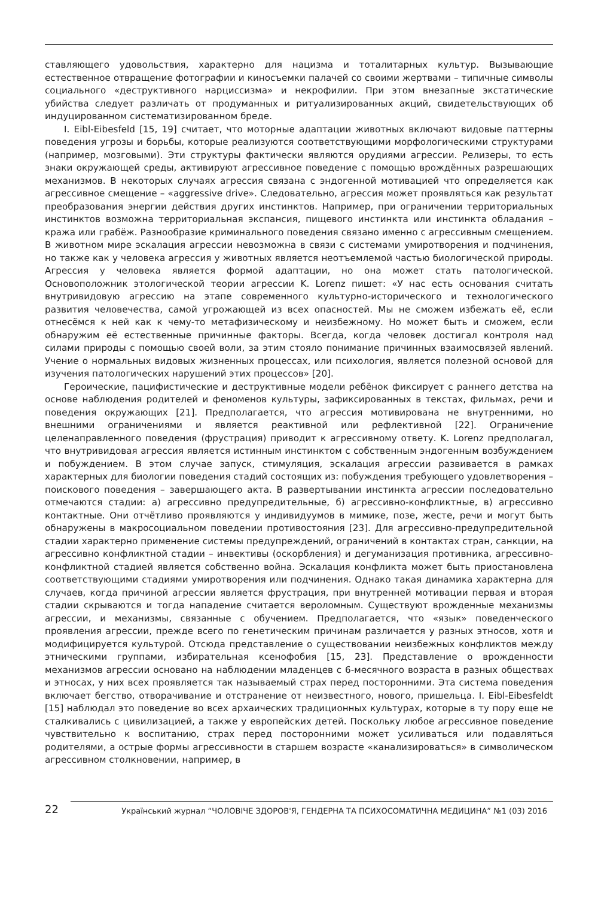ставляющего удовольствия, характерно для нацизма и тоталитарных культур. Вызывающие естественное отвращение фотографии и киносъемки палачей со своими жертвами – типичные символы социального «деструктивного нарциссизма» и некрофилии. При этом внезапные экстатические убийства следует различать от продуманных и ритуализированных акций, свидетельствующих об индуцированном систематизированном бреде.
I. Eibl-Eibesfeld [15, 19] считает, что моторные адаптации животных включают видовые паттерны поведения угрозы и борьбы, которые реализуются соответствующими морфологическими структурами (например, мозговыми). Эти структуры фактически являются орудиями агрессии. Релизеры, то есть знаки окружающей среды, активируют агрессивное поведение с помощью врождённых разрешающих механизмов. В некоторых случаях агрессия связана с эндогенной мотивацией что определяется как агрессивное смещение – «aggressive drive». Следовательно, агрессия может проявляться как результат преобразования энергии действия других инстинктов. Например, при ограничении территориальных инстинктов возможна территориальная экспансия, пищевого инстинкта или инстинкта обладания – кража или грабёж. Разнообразие криминального поведения связано именно с агрессивным смещением. В животном мире эскалация агрессии невозможна в связи с системами умиротворения и подчинения, но также как у человека агрессия у животных является неотъемлемой частью биологической природы. Агрессия у человека является формой адаптации, но она может стать патологической. Основоположник этологической теории агрессии K. Lorenz пишет: «У нас есть основания считать внутривидовую агрессию на этапе современного культурно-исторического и технологического развития человечества, самой угрожающей из всех опасностей. Мы не сможем избежать её, если отнесёмся к ней как к чему-то метафизическому и неизбежному. Но может быть и сможем, если обнаружим её естественные причинные факторы. Всегда, когда человек достигал контроля над силами природы с помощью своей воли, за этим стояло понимание причинных взаимосвязей явлений. Учение о нормальных видовых жизненных процессах, или психология, является полезной основой для изучения патологических нарушений этих процессов» [20].
Героические, пацифистические и деструктивные модели ребёнок фиксирует с раннего детства на основе наблюдения родителей и феноменов культуры, зафиксированных в текстах, фильмах, речи и поведения окружающих [21]. Предполагается, что агрессия мотивирована не внутренними, но внешними ограничениями и является реактивной или рефлективной [22]. Ограничение целенаправленного поведения (фрустрация) приводит к агрессивному ответу. K. Lorenz предполагал, что внутривидовая агрессия является истинным инстинктом с собственным эндогенным возбуждением и побуждением. В этом случае запуск, стимуляция, эскалация агрессии развивается в рамках характерных для биологии поведения стадий состоящих из: побуждения требующего удовлетворения – поискового поведения – завершающего акта. В развертывании инстинкта агрессии последовательно отмечаются стадии: а) агрессивно предупредительные, б) агрессивно-конфликтные, в) агрессивно контактные. Они отчётливо проявляются у индивидуумов в мимике, позе, жесте, речи и могут быть обнаружены в макросоциальном поведении противостояния [23]. Для агрессивно-предупредительной стадии характерно применение системы предупреждений, ограничений в контактах стран, санкции, на агрессивно конфликтной стадии – инвективы (оскорбления) и дегуманизация противника, агрессивно-конфликтной стадией является собственно война. Эскалация конфликта может быть приостановлена соответствующими стадиями умиротворения или подчинения. Однако такая динамика характерна для случаев, когда причиной агрессии является фрустрация, при внутренней мотивации первая и вторая стадии скрываются и тогда нападение считается вероломным. Существуют врожденные механизмы агрессии, и механизмы, связанные с обучением. Предполагается, что «язык» поведенческого проявления агрессии, прежде всего по генетическим причинам различается у разных этносов, хотя и модифицируется культурой. Отсюда представление о существовании неизбежных конфликтов между этническими группами, избирательная ксенофобия [15, 23]. Представление о врожденности механизмов агрессии основано на наблюдении младенцев с 6-месячного возраста в разных обществах и этносах, у них всех проявляется так называемый страх перед посторонними. Эта система поведения включает бегство, отворачивание и отстранение от неизвестного, нового, пришельца. I. Eibl-Eibesfeldt [15] наблюдал это поведение во всех архаических традиционных культурах, которые в ту пору еще не сталкивались с цивилизацией, а также у европейских детей. Поскольку любое агрессивное поведение чувствительно к воспитанию, страх перед посторонними может усиливаться или подавляться родителями, а острые формы агрессивности в старшем возрасте «канализироваться» в символическом агрессивном столкновении, например, в
22 Український журнал “ЧОЛОВІЧЕ ЗДОРОВ'Я, ГЕНДЕРНА ТА ПСИХОСОМАТИЧНА МЕДИЦИНА” №1 (03) 2016